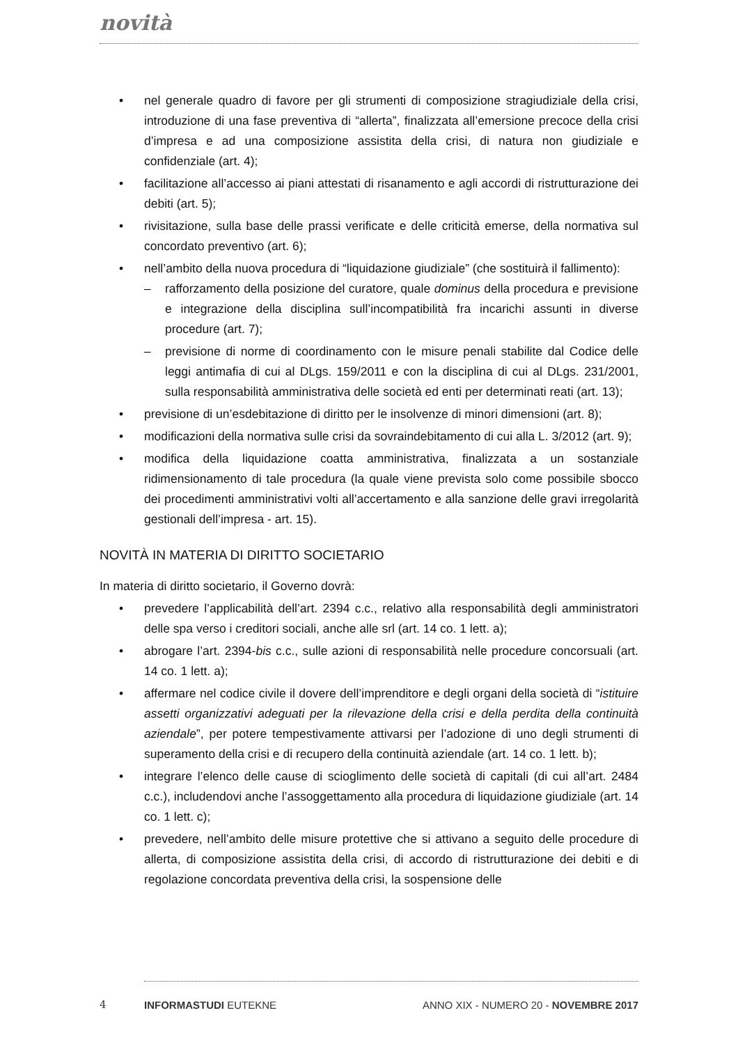novità
• nel generale quadro di favore per gli strumenti di composizione stragiudiziale della crisi, introduzione di una fase preventiva di “allerta”, finalizzata all’emersione precoce della crisi d’impresa e ad una composizione assistita della crisi, di natura non giudiziale e confidenziale (art. 4);
• facilitazione all’accesso ai piani attestati di risanamento e agli accordi di ristrutturazione dei debiti (art. 5);
• rivisitazione, sulla base delle prassi verificate e delle criticità emerse, della normativa sul concordato preventivo (art. 6);
• nell’ambito della nuova procedura di “liquidazione giudiziale” (che sostituirà il fallimento):
– rafforzamento della posizione del curatore, quale dominus della procedura e previsione e integrazione della disciplina sull’incompatibilità fra incarichi assunti in diverse procedure (art. 7);
– previsione di norme di coordinamento con le misure penali stabilite dal Codice delle leggi antimafia di cui al DLgs. 159/2011 e con la disciplina di cui al DLgs. 231/2001, sulla responsabilità amministrativa delle società ed enti per determinati reati (art. 13);
• previsione di un’esdebitazione di diritto per le insolvenze di minori dimensioni (art. 8);
• modificazioni della normativa sulle crisi da sovraindebitamento di cui alla L. 3/2012 (art. 9);
• modifica della liquidazione coatta amministrativa, finalizzata a un sostanziale ridimensionamento di tale procedura (la quale viene prevista solo come possibile sbocco dei procedimenti amministrativi volti all’accertamento e alla sanzione delle gravi irregolarità gestionali dell’impresa - art. 15).
NOVITÀ IN MATERIA DI DIRITTO SOCIETARIO
In materia di diritto societario, il Governo dovrà:
• prevedere l’applicabilità dell’art. 2394 c.c., relativo alla responsabilità degli amministratori delle spa verso i creditori sociali, anche alle srl (art. 14 co. 1 lett. a);
• abrogare l’art. 2394-bis c.c., sulle azioni di responsabilità nelle procedure concorsuali (art. 14 co. 1 lett. a);
• affermare nel codice civile il dovere dell’imprenditore e degli organi della società di “istituire assetti organizzativi adeguati per la rilevazione della crisi e della perdita della continuità aziendale”, per potere tempestivamente attivarsi per l’adozione di uno degli strumenti di superamento della crisi e di recupero della continuità aziendale (art. 14 co. 1 lett. b);
• integrare l’elenco delle cause di scioglimento delle società di capitali (di cui all’art. 2484 c.c.), includendovi anche l’assoggettamento alla procedura di liquidazione giudiziale (art. 14 co. 1 lett. c);
• prevedere, nell’ambito delle misure protettive che si attivano a seguito delle procedure di allerta, di composizione assistita della crisi, di accordo di ristrutturazione dei debiti e di regolazione concordata preventiva della crisi, la sospensione delle
4 INFORMASTUDI EUTEKNE ANNO XIX - NUMERO 20 - NOVEMBRE 2017